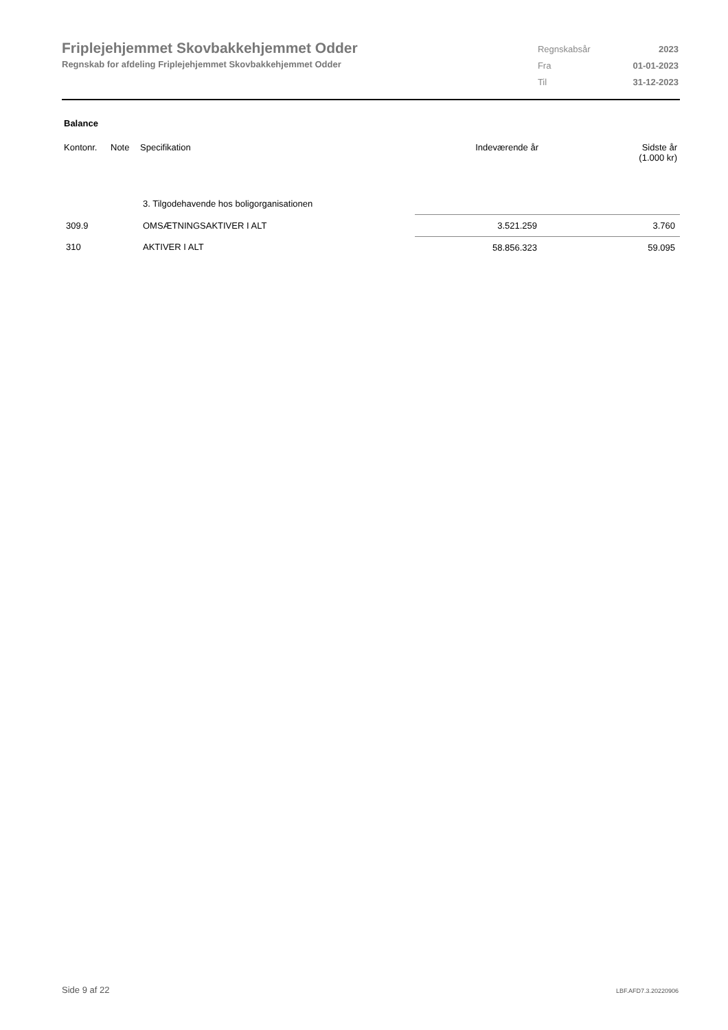Friplejehjemmet Skovbakkehjemmet Odder
Regnskab for afdeling Friplejehjemmet Skovbakkehjemmet Odder
| Regnskabsår | 2023 |
| Fra | 01-01-2023 |
| Til | 31-12-2023 |
Balance
| Kontonr. | Note | Specifikation | Indeværende år | Sidste år (1.000 kr) |
| --- | --- | --- | --- | --- |
| | | 3. Tilgodehavende hos boligorganisationen | | |
| 309.9 | | OMSÆTNINGSAKTIVER I ALT | 3.521.259 | 3.760 |
| 310 | | AKTIVER I ALT | 58.856.323 | 59.095 |
Side 9 af 22 LBF.AFD7.3.20220906